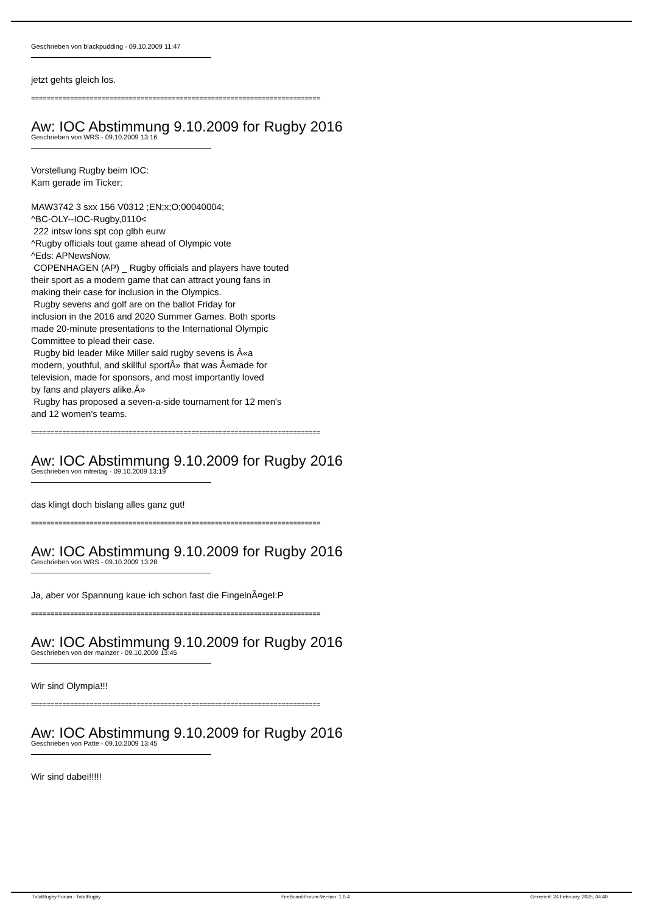Geschrieben von blackpudding - 09.10.2009 11:47
jetzt gehts gleich los.
==========================================================================
Aw: IOC Abstimmung 9.10.2009 for Rugby 2016
Geschrieben von WRS - 09.10.2009 13:16
Vorstellung Rugby beim IOC:
Kam gerade im Ticker:
MAW3742 3 sxx 156 V0312 ;EN;x;O;00040004;
^BC-OLY--IOC-Rugby,0110<
222 intsw lons spt cop glbh eurw
^Rugby officials tout game ahead of Olympic vote
^Eds: APNewsNow.
COPENHAGEN (AP) _ Rugby officials and players have touted
their sport as a modern game that can attract young fans in
making their case for inclusion in the Olympics.
Rugby sevens and golf are on the ballot Friday for
inclusion in the 2016 and 2020 Summer Games. Both sports
made 20-minute presentations to the International Olympic
Committee to plead their case.
Rugby bid leader Mike Miller said rugby sevens is Â«a
modern, youthful, and skillful sportÂ» that was Â«made for
television, made for sponsors, and most importantly loved
by fans and players alike.Â»
Rugby has proposed a seven-a-side tournament for 12 men's
and 12 women's teams.
==========================================================================
Aw: IOC Abstimmung 9.10.2009 for Rugby 2016
Geschrieben von mfreitag - 09.10.2009 13:19
das klingt doch bislang alles ganz gut!
==========================================================================
Aw: IOC Abstimmung 9.10.2009 for Rugby 2016
Geschrieben von WRS - 09.10.2009 13:28
Ja, aber vor Spannung kaue ich schon fast die FingelnÃ¤gel:P
==========================================================================
Aw: IOC Abstimmung 9.10.2009 for Rugby 2016
Geschrieben von der mainzer - 09.10.2009 13:45
Wir sind Olympia!!!
==========================================================================
Aw: IOC Abstimmung 9.10.2009 for Rugby 2016
Geschrieben von Patte - 09.10.2009 13:45
Wir sind dabei!!!!!
TotalRugby Forum - TotalRugby FireBoard-Forum-Version: 1.0.4 Generiert: 24 February, 2025, 04:40